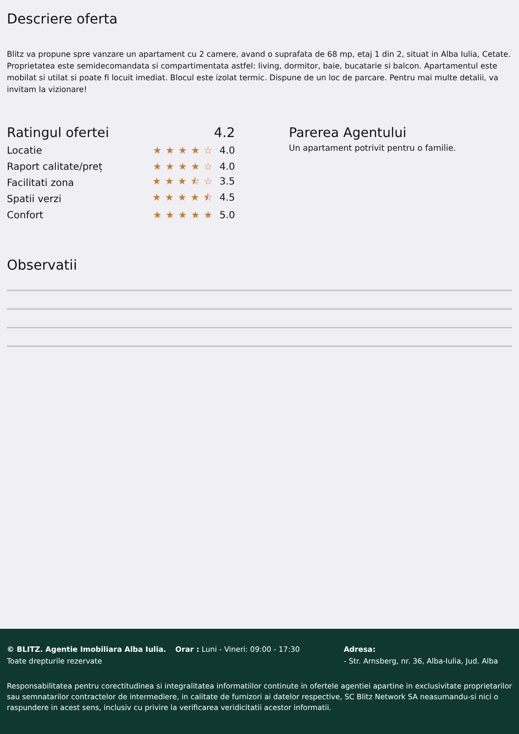Descriere oferta
Blitz va propune spre vanzare un apartament cu 2 camere, avand o suprafata de 68 mp, etaj 1 din 2, situat in Alba Iulia, Cetate. Proprietatea este semidecomandata si compartimentata astfel: living, dormitor, baie, bucatarie si balcon. Apartamentul este mobilat si utilat si poate fi locuit imediat. Blocul este izolat termic. Dispune de un loc de parcare. Pentru mai multe detalii, va invitam la vizionare!
Ratingul ofertei 4.2
Locatie ★★★★☆ 4.0
Raport calitate/preț ★★★★☆ 4.0
Facilitati zona ★★★⯪☆ 3.5
Spatii verzi ★★★★⯪ 4.5
Confort ★★★★★ 5.0
Parerea Agentului
Un apartament potrivit pentru o familie.
Observatii
© BLITZ. Agentie Imobiliara Alba Iulia.
Toate drepturile rezervate
Orar : Luni - Vineri: 09:00 - 17:30 Adresa:
- Str. Arnsberg, nr. 36, Alba-Iulia, Jud. Alba
Responsabilitatea pentru corectitudinea si integralitatea informatiilor continute in ofertele agentiei apartine in exclusivitate proprietarilor sau semnatarilor contractelor de intermediere, in calitate de furnizori ai datelor respective, SC Blitz Network SA neasumandu-si nici o raspundere in acest sens, inclusiv cu privire la verificarea veridicitatii acestor informatii.